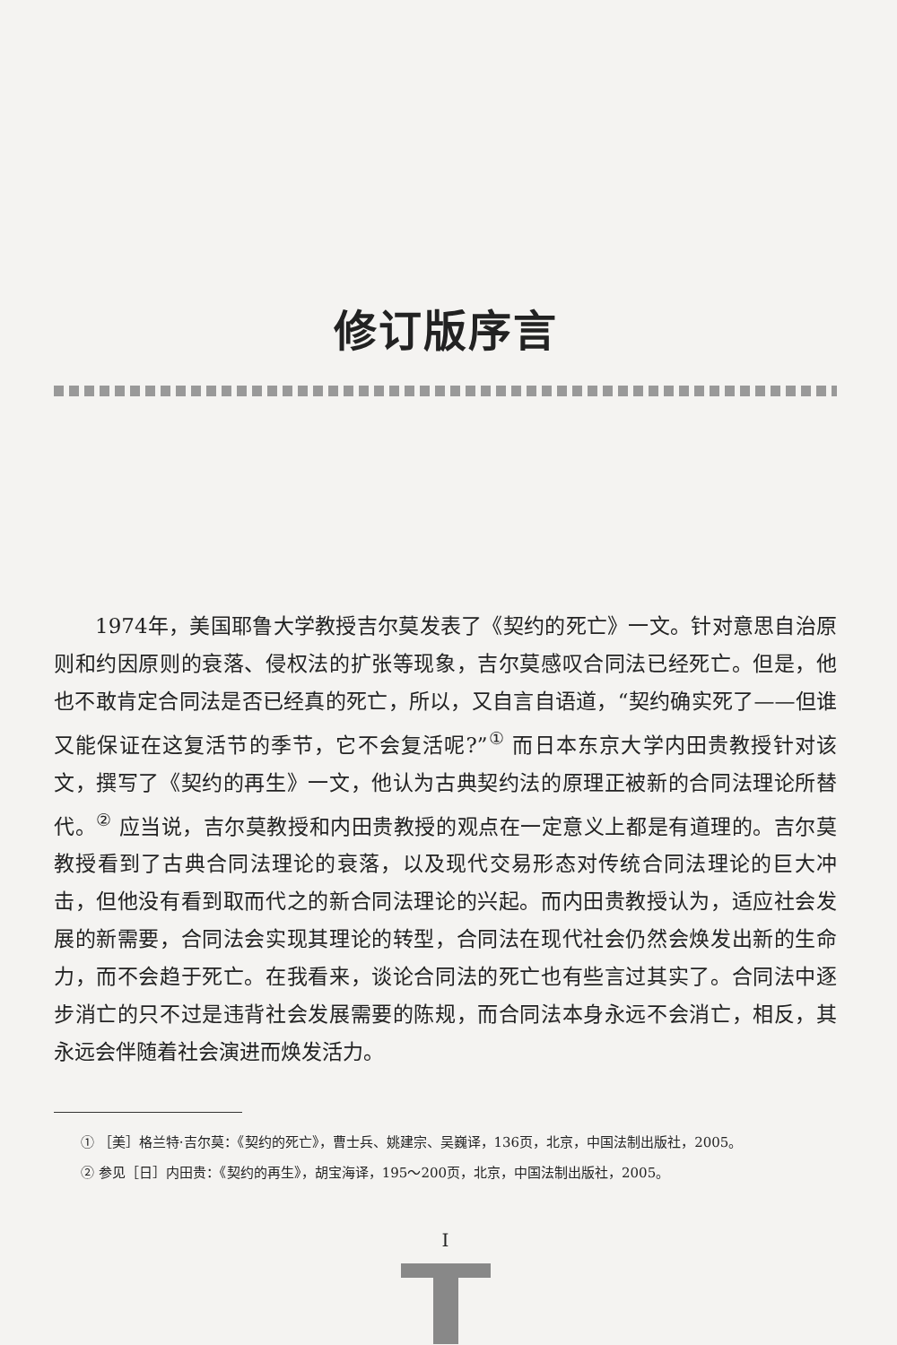修订版序言
1974年，美国耶鲁大学教授吉尔莫发表了《契约的死亡》一文。针对意思自治原则和约因原则的衰落、侵权法的扩张等现象，吉尔莫感叹合同法已经死亡。但是，他也不敢肯定合同法是否已经真的死亡，所以，又自言自语道，“契约确实死了——但谁又能保证在这复活节的季节，它不会复活呢?”<sup>①</sup> 而日本东京大学内田贵教授针对该文，撰写了《契约的再生》一文，他认为古典契约法的原理正被新的合同法理论所替代。<sup>②</sup> 应当说，吉尔莫教授和内田贵教授的观点在一定意义上都是有道理的。吉尔莫教授看到了古典合同法理论的衰落，以及现代交易形态对传统合同法理论的巨大冲击，但他没有看到取而代之的新合同法理论的兴起。而内田贵教授认为，适应社会发展的新需要，合同法会实现其理论的转型，合同法在现代社会仍然会焕发出新的生命力，而不会趋于死亡。在我看来，谈论合同法的死亡也有些言过其实了。合同法中逐步消亡的只不过是违背社会发展需要的陈规，而合同法本身永远不会消亡，相反，其永远会伴随着社会演进而焕发活力。
① ［美］格兰特·吉尔莫：《契约的死亡》，曹士兵、姚建宗、吴巍译，136页，北京，中国法制出版社，2005。
② 参见［日］内田贵：《契约的再生》，胡宝海译，195～200页，北京，中国法制出版社，2005。
I